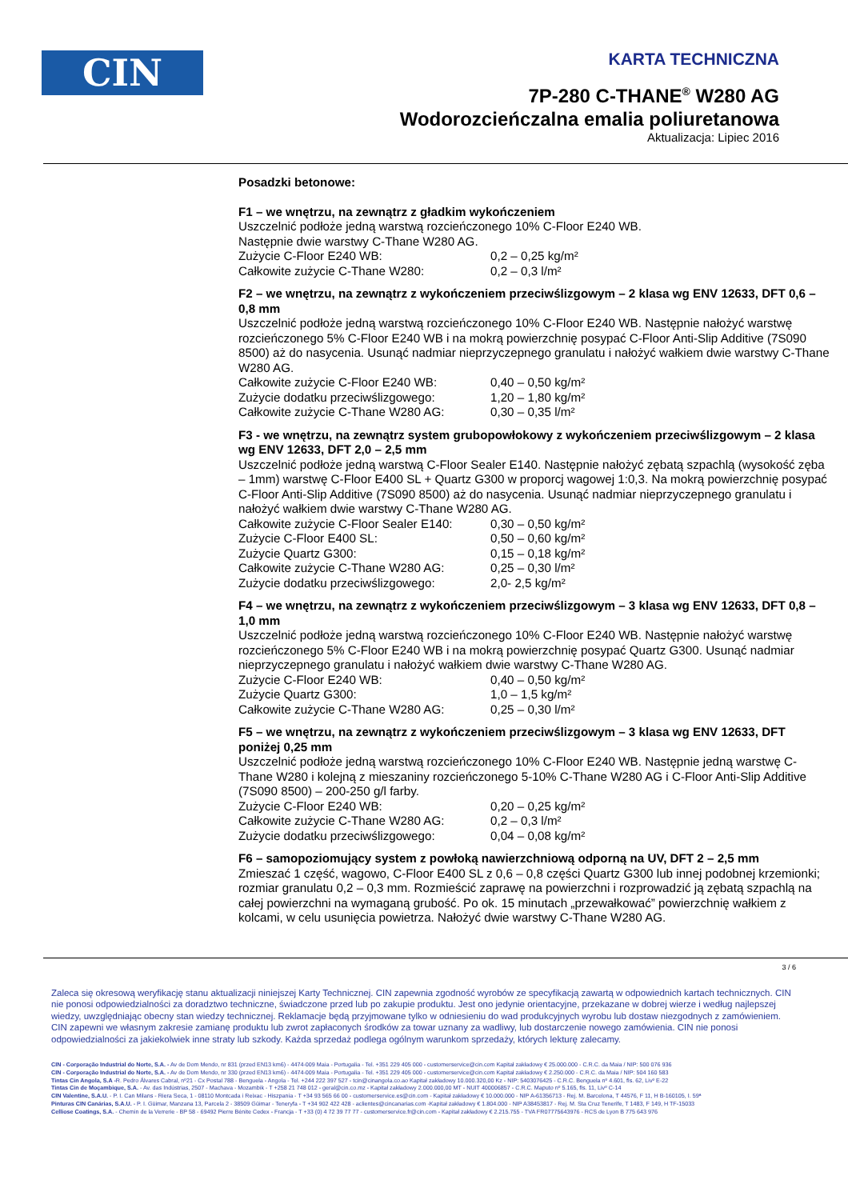CIN
KARTA TECHNICZNA
7P-280 C-THANE<sup>®</sup> W280 AG
Wodorozcieńczalna emalia poliuretanowa
Aktualizacja: Lipiec 2016
Posadzki betonowe:
F1 – we wnętrzu, na zewnątrz z gładkim wykończeniem
Uszczelnić podłoże jedną warstwą rozcieńczonego 10% C-Floor E240 WB.
Następnie dwie warstwy C-Thane W280 AG.
Zużycie C-Floor E240 WB: 0,2 – 0,25 kg/m²
Całkowite zużycie C-Thane W280: 0,2 – 0,3 l/m²
F2 – we wnętrzu, na zewnątrz z wykończeniem przeciwślizgowym – 2 klasa wg ENV 12633, DFT 0,6 – 0,8 mm
Uszczelnić podłoże jedną warstwą rozcieńczonego 10% C-Floor E240 WB. Następnie nałożyć warstwę rozcieńczonego 5% C-Floor E240 WB i na mokrą powierzchnię posypać C-Floor Anti-Slip Additive (7S090 8500) aż do nasycenia. Usunąć nadmiar nieprzyczepnego granulatu i nałożyć wałkiem dwie warstwy C-Thane W280 AG.
Całkowite zużycie C-Floor E240 WB: 0,40 – 0,50 kg/m²
Zużycie dodatku przeciwślizgowego: 1,20 – 1,80 kg/m²
Całkowite zużycie C-Thane W280 AG: 0,30 – 0,35 l/m²
F3 - we wnętrzu, na zewnątrz system grubopowłokowy z wykończeniem przeciwślizgowym – 2 klasa wg ENV 12633, DFT 2,0 – 2,5 mm
Uszczelnić podłoże jedną warstwą C-Floor Sealer E140. Następnie nałożyć zębatą szpachlą (wysokość zęba – 1mm) warstwę C-Floor E400 SL + Quartz G300 w proporcj wagowej 1:0,3. Na mokrą powierzchnię posypać C-Floor Anti-Slip Additive (7S090 8500) aż do nasycenia. Usunąć nadmiar nieprzyczepnego granulatu i nałożyć wałkiem dwie warstwy C-Thane W280 AG.
Całkowite zużycie C-Floor Sealer E140: 0,30 – 0,50 kg/m²
Zużycie C-Floor E400 SL: 0,50 – 0,60 kg/m²
Zużycie Quartz G300: 0,15 – 0,18 kg/m²
Całkowite zużycie C-Thane W280 AG: 0,25 – 0,30 l/m²
Zużycie dodatku przeciwślizgowego: 2,0- 2,5 kg/m²
F4 – we wnętrzu, na zewnątrz z wykończeniem przeciwślizgowym – 3 klasa wg ENV 12633, DFT 0,8 – 1,0 mm
Uszczelnić podłoże jedną warstwą rozcieńczonego 10% C-Floor E240 WB. Następnie nałożyć warstwę rozcieńczonego 5% C-Floor E240 WB i na mokrą powierzchnię posypać Quartz G300. Usunąć nadmiar nieprzyczepnego granulatu i nałożyć wałkiem dwie warstwy C-Thane W280 AG.
Zużycie C-Floor E240 WB: 0,40 – 0,50 kg/m²
Zużycie Quartz G300: 1,0 – 1,5 kg/m²
Całkowite zużycie C-Thane W280 AG: 0,25 – 0,30 l/m²
F5 – we wnętrzu, na zewnątrz z wykończeniem przeciwślizgowym – 3 klasa wg ENV 12633, DFT poniżej 0,25 mm
Uszczelnić podłoże jedną warstwą rozcieńczonego 10% C-Floor E240 WB. Następnie jedną warstwę C-Thane W280 i kolejną z mieszaniny rozcieńczonego 5-10% C-Thane W280 AG i C-Floor Anti-Slip Additive (7S090 8500) – 200-250 g/l farby.
Zużycie C-Floor E240 WB: 0,20 – 0,25 kg/m²
Całkowite zużycie C-Thane W280 AG: 0,2 – 0,3 l/m²
Zużycie dodatku przeciwślizgowego: 0,04 – 0,08 kg/m²
F6 – samopoziomujący system z powłoką nawierzchniową odporną na UV, DFT 2 – 2,5 mm
Zmieszać 1 część, wagowo, C-Floor E400 SL z 0,6 – 0,8 części Quartz G300 lub innej podobnej krzemionki; rozmiar granulatu 0,2 – 0,3 mm. Rozmieścić zaprawę na powierzchni i rozprowadzić ją zębatą szpachlą na całej powierzchni na wymaganą grubość. Po ok. 15 minutach „przewałkować” powierzchnię wałkiem z kolcami, w celu usunięcia powietrza. Nałożyć dwie warstwy C-Thane W280 AG.
3 / 6
Zaleca się okresową weryfikację stanu aktualizacji niniejszej Karty Technicznej. CIN zapewnia zgodność wyrobów ze specyfikacją zawartą w odpowiednich kartach technicznych. CIN nie ponosi odpowiedzialności za doradztwo techniczne, świadczone przed lub po zakupie produktu. Jest ono jedynie orientacyjne, przekazane w dobrej wierze i według najlepszej wiedzy, uwzględniając obecny stan wiedzy technicznej. Reklamacje będą przyjmowane tylko w odniesieniu do wad produkcyjnych wyrobu lub dostaw niezgodnych z zamówieniem. CIN zapewni we własnym zakresie zamianę produktu lub zwrot zapłaconych środków za towar uznany za wadliwy, lub dostarczenie nowego zamówienia. CIN nie ponosi odpowiedzialności za jakiekolwiek inne straty lub szkody. Każda sprzedaż podlega ogólnym warunkom sprzedaży, których lekturę zalecamy.
CIN - Corporação Industrial do Norte, S.A. - Av de Dom Mendo, nr 831 (przed EN13 km6) - 4474-009 Maia - Portugalia - Tel. +351 229 405 000 - customerservice@cin.com Kapitał zakładowy € 25.000.000 - C.R.C. da Maia / NIP: 500 076 936
CIN - Corporação Industrial do Norte, S.A. - Av de Dom Mendo, nr 330 (przed EN13 km6) - 4474-009 Maia - Portugalia - Tel. +351 229 405 000 - customerservice@cin.com Kapitał zakładowy € 2.250.000 - C.R.C. da Maia / NIP: 504 160 583
Tintas Cin Angola, S.A -R. Pedro Álvares Cabral, nº21 - Cx Postal 788 - Benguela - Angola - Tel. +244 222 397 527 - tcin@cinangola.co.ao Kapitał zakładowy 10.000.320,00 Kz - NIP: 5403076425 - C.R.C. Benguela nº 4.601, fls. 62, Livº E-22
Tintas Cin de Moçambique, S.A. - Av. das Indústrias, 2507 - Machava - Mozambik - T +258 21 748 012 - geral@cin.co.mz - Kapitał zakładowy 2.000.000,00 MT - NUIT 400006857 - C.R.C. Maputo nº 5.165, fls. 11, Livº C-14
CIN Valentine, S.A.U. - P. I. Can Milans - Riera Seca, 1 - 08110 Montcada i Reixac - Hiszpania - T +34 93 565 66 00 - customerservice.es@cin.com - Kapitał zakładowy € 10.000.000 - NIP A-61356713 - Rej. M. Barcelona, T 44576, F 11, H B-160105, I. 59ª
Pinturas CIN Canárias, S.A.U. - P. I. Güimar, Manzana 13, Parcela 2 - 38509 Güimar - Teneryfa - T +34 902 422 428 - aclientes@cincanarias.com -Kapitał zakładowy € 1.804.000 - NIP A38453817 - Rej. M. Sta Cruz Tenerife, T 1483, F 149, H TF-15033
Celliose Coatings, S.A. - Chemin de la Verrerie - BP 58 - 69492 Pierre Bénite Cedex - Francja - T +33 (0) 4 72 39 77 77 - customerservice.fr@cin.com - Kapitał zakładowy € 2.215.755 - TVA FR07775643976 - RCS de Lyon B 775 643 976